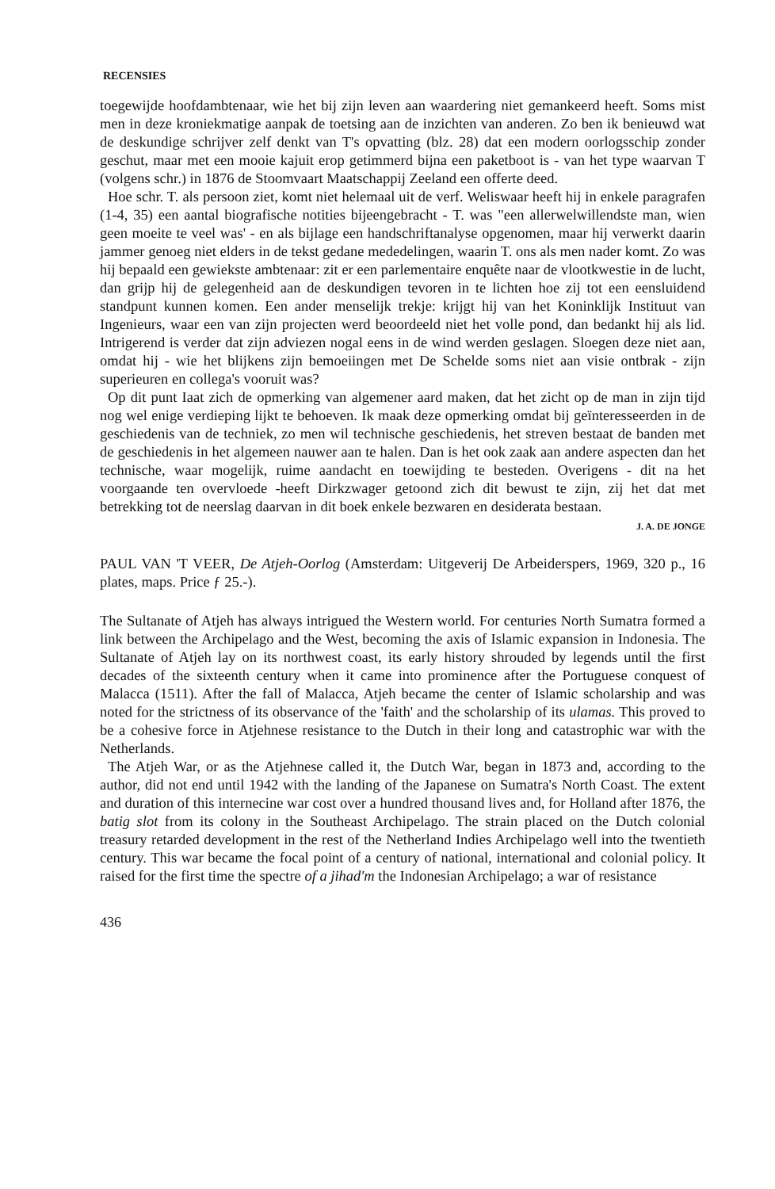RECENSIES
toegewijde hoofdambtenaar, wie het bij zijn leven aan waardering niet gemankeerd heeft. Soms mist men in deze kroniekmatige aanpak de toetsing aan de inzichten van anderen. Zo ben ik benieuwd wat de deskundige schrijver zelf denkt van T's opvatting (blz. 28) dat een modern oorlogsschip zonder geschut, maar met een mooie kajuit erop getimmerd bijna een paketboot is - van het type waarvan T (volgens schr.) in 1876 de Stoomvaart Maatschappij Zeeland een offerte deed.
Hoe schr. T. als persoon ziet, komt niet helemaal uit de verf. Weliswaar heeft hij in enkele paragrafen (1-4, 35) een aantal biografische notities bijeengebracht - T. was "een allerwelwillendste man, wien geen moeite te veel was' - en als bijlage een handschriftanalyse opgenomen, maar hij verwerkt daarin jammer genoeg niet elders in de tekst gedane mededelingen, waarin T. ons als men nader komt. Zo was hij bepaald een gewiekste ambtenaar: zit er een parlementaire enquête naar de vlootkwestie in de lucht, dan grijp hij de gelegenheid aan de deskundigen tevoren in te lichten hoe zij tot een eensluidend standpunt kunnen komen. Een ander menselijk trekje: krijgt hij van het Koninklijk Instituut van Ingenieurs, waar een van zijn projecten werd beoordeeld niet het volle pond, dan bedankt hij als lid. Intrigerend is verder dat zijn adviezen nogal eens in de wind werden geslagen. Sloegen deze niet aan, omdat hij - wie het blijkens zijn bemoeiingen met De Schelde soms niet aan visie ontbrak - zijn superieuren en collega's vooruit was?
Op dit punt Iaat zich de opmerking van algemener aard maken, dat het zicht op de man in zijn tijd nog wel enige verdieping lijkt te behoeven. Ik maak deze opmerking omdat bij geïnteresseerden in de geschiedenis van de techniek, zo men wil technische geschiedenis, het streven bestaat de banden met de geschiedenis in het algemeen nauwer aan te halen. Dan is het ook zaak aan andere aspecten dan het technische, waar mogelijk, ruime aandacht en toewijding te besteden. Overigens - dit na het voorgaande ten overvloede -heeft Dirkzwager getoond zich dit bewust te zijn, zij het dat met betrekking tot de neerslag daarvan in dit boek enkele bezwaren en desiderata bestaan.
J. A. DE JONGE
PAUL VAN 'T VEER, De Atjeh-Oorlog (Amsterdam: Uitgeverij De Arbeiderspers, 1969, 320 p., 16 plates, maps. Price ƒ 25.-).
The Sultanate of Atjeh has always intrigued the Western world. For centuries North Sumatra formed a link between the Archipelago and the West, becoming the axis of Islamic expansion in Indonesia. The Sultanate of Atjeh lay on its northwest coast, its early history shrouded by legends until the first decades of the sixteenth century when it came into prominence after the Portuguese conquest of Malacca (1511). After the fall of Malacca, Atjeh became the center of Islamic scholarship and was noted for the strictness of its observance of the 'faith' and the scholarship of its ulamas. This proved to be a cohesive force in Atjehnese resistance to the Dutch in their long and catastrophic war with the Netherlands.
The Atjeh War, or as the Atjehnese called it, the Dutch War, began in 1873 and, according to the author, did not end until 1942 with the landing of the Japanese on Sumatra's North Coast. The extent and duration of this internecine war cost over a hundred thousand lives and, for Holland after 1876, the batig slot from its colony in the Southeast Archipelago. The strain placed on the Dutch colonial treasury retarded development in the rest of the Netherland Indies Archipelago well into the twentieth century. This war became the focal point of a century of national, international and colonial policy. It raised for the first time the spectre of a jihad'm the Indonesian Archipelago; a war of resistance
436